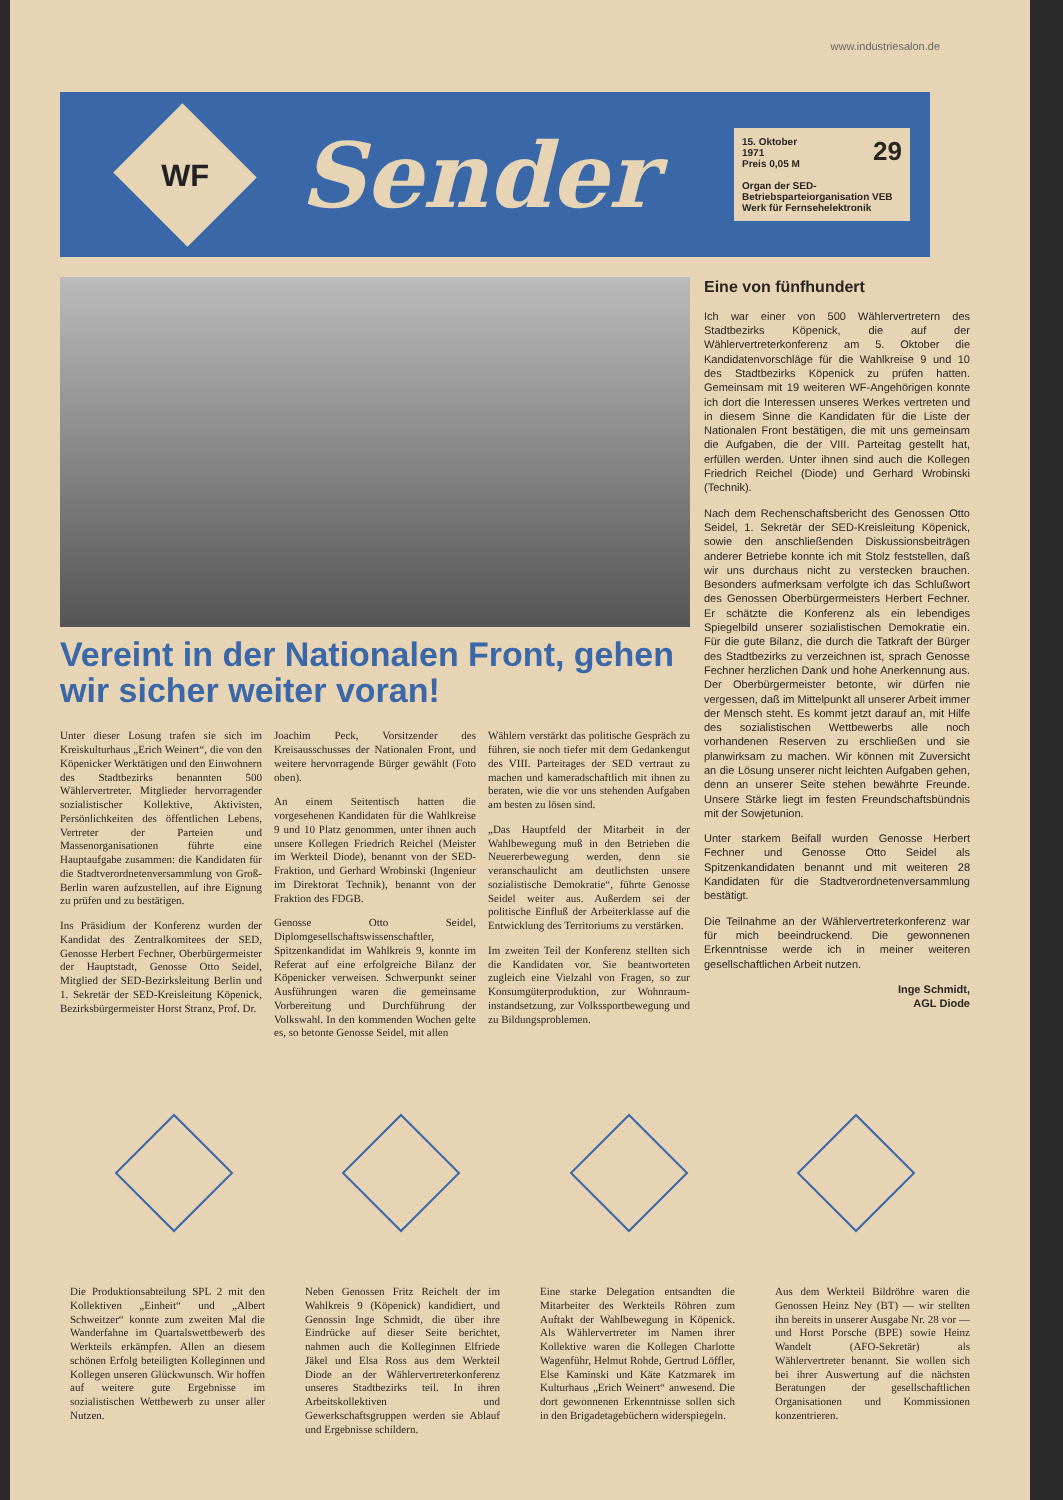www.industriesalon.de
WF
Sender
29 15. Oktober
1971
Preis 0,05 M
Organ der SED-Betriebsparteiorganisation VEB Werk für Fernsehelektronik
Vereint in der Nationalen Front, gehen wir sicher weiter voran!
Unter dieser Losung trafen sie sich im Kreiskulturhaus „Erich Weinert“, die von den Köpenicker Werktätigen und den Einwohnern des Stadtbezirks benannten 500 Wählervertreter. Mitglieder hervorragender sozialistischer Kollektive, Aktivisten, Persönlichkeiten des öffentlichen Lebens, Vertreter der Parteien und Massenorganisationen führte eine Hauptaufgabe zusammen: die Kandidaten für die Stadtverordnetenversammlung von Groß-Berlin waren aufzustellen, auf ihre Eignung zu prüfen und zu bestätigen.
Ins Präsidium der Konferenz wurden der Kandidat des Zentralkomitees der SED, Genosse Herbert Fechner, Oberbürgermeister der Hauptstadt, Genosse Otto Seidel, Mitglied der SED-Bezirksleitung Berlin und 1. Sekretär der SED-Kreisleitung Köpenick, Bezirksbürgermeister Horst Stranz, Prof. Dr.
Joachim Peck, Vorsitzender des Kreisausschusses der Nationalen Front, und weitere hervorragende Bürger gewählt (Foto oben).
An einem Seitentisch hatten die vorgesehenen Kandidaten für die Wahlkreise 9 und 10 Platz genommen, unter ihnen auch unsere Kollegen Friedrich Reichel (Meister im Werkteil Diode), benannt von der SED-Fraktion, und Gerhard Wrobinski (Ingenieur im Direktorat Technik), benannt von der Fraktion des FDGB.
Genosse Otto Seidel, Diplomgesellschaftswissenschaftler, Spitzenkandidat im Wahlkreis 9, konnte im Referat auf eine erfolgreiche Bilanz der Köpenicker verweisen. Schwerpunkt seiner Ausführungen waren die gemeinsame Vorbereitung und Durchführung der Volkswahl. In den kommenden Wochen gelte es, so betonte Genosse Seidel, mit allen
Wählern verstärkt das politische Gespräch zu führen, sie noch tiefer mit dem Gedankengut des VIII. Parteitages der SED vertraut zu machen und kameradschaftlich mit ihnen zu beraten, wie die vor uns stehenden Aufgaben am besten zu lösen sind.
„Das Hauptfeld der Mitarbeit in der Wahlbewegung muß in den Betrieben die Neuererbewegung werden, denn sie veranschaulicht am deutlichsten unsere sozialistische Demokratie“, führte Genosse Seidel weiter aus. Außerdem sei der politische Einfluß der Arbeiterklasse auf die Entwicklung des Territoriums zu verstärken.
Im zweiten Teil der Konferenz stellten sich die Kandidaten vor. Sie beantworteten zugleich eine Vielzahl von Fragen, so zur Konsumgüterproduktion, zur Wohnraum-instandsetzung, zur Volkssportbewegung und zu Bildungsproblemen.
Eine von fünfhundert
Ich war einer von 500 Wählervertretern des Stadtbezirks Köpenick, die auf der Wählervertreterkonferenz am 5. Oktober die Kandidatenvorschläge für die Wahlkreise 9 und 10 des Stadtbezirks Köpenick zu prüfen hatten. Gemeinsam mit 19 weiteren WF-Angehörigen konnte ich dort die Interessen unseres Werkes vertreten und in diesem Sinne die Kandidaten für die Liste der Nationalen Front bestätigen, die mit uns gemeinsam die Aufgaben, die der VIII. Parteitag gestellt hat, erfüllen werden. Unter ihnen sind auch die Kollegen Friedrich Reichel (Diode) und Gerhard Wrobinski (Technik).
Nach dem Rechenschaftsbericht des Genossen Otto Seidel, 1. Sekretär der SED-Kreisleitung Köpenick, sowie den anschließenden Diskussionsbeiträgen anderer Betriebe konnte ich mit Stolz feststellen, daß wir uns durchaus nicht zu verstecken brauchen. Besonders aufmerksam verfolgte ich das Schlußwort des Genossen Oberbürgermeisters Herbert Fechner. Er schätzte die Konferenz als ein lebendiges Spiegelbild unserer sozialistischen Demokratie ein. Für die gute Bilanz, die durch die Tatkraft der Bürger des Stadtbezirks zu verzeichnen ist, sprach Genosse Fechner herzlichen Dank und hohe Anerkennung aus. Der Oberbürgermeister betonte, wir dürfen nie vergessen, daß im Mittelpunkt all unserer Arbeit immer der Mensch steht. Es kommt jetzt darauf an, mit Hilfe des sozialistischen Wettbewerbs alle noch vorhandenen Reserven zu erschließen und sie planwirksam zu machen. Wir können mit Zuversicht an die Lösung unserer nicht leichten Aufgaben gehen, denn an unserer Seite stehen bewährte Freunde. Unsere Stärke liegt im festen Freundschaftsbündnis mit der Sowjetunion.
Unter starkem Beifall wurden Genosse Herbert Fechner und Genosse Otto Seidel als Spitzenkandidaten benannt und mit weiteren 28 Kandidaten für die Stadtverordnetenversammlung bestätigt.
Die Teilnahme an der Wählervertreterkonferenz war für mich beeindruckend. Die gewonnenen Erkenntnisse werde ich in meiner weiteren gesellschaftlichen Arbeit nutzen.
Inge Schmidt,
AGL Diode
Die Produktionsabteilung SPL 2 mit den Kollektiven „Einheit“ und „Albert Schweitzer“ konnte zum zweiten Mal die Wanderfahne im Quartalswettbewerb des Werkteils erkämpfen. Allen an diesem schönen Erfolg beteiligten Kolleginnen und Kollegen unseren Glückwunsch. Wir hoffen auf weitere gute Ergebnisse im sozialistischen Wettbewerb zu unser aller Nutzen.
Neben Genossen Fritz Reichelt der im Wahlkreis 9 (Köpenick) kandidiert, und Genossin Inge Schmidt, die über ihre Eindrücke auf dieser Seite berichtet, nahmen auch die Kolleginnen Elfriede Jäkel und Elsa Ross aus dem Werkteil Diode an der Wählervertreterkonferenz unseres Stadtbezirks teil. In ihren Arbeitskollektiven und Gewerkschaftsgruppen werden sie Ablauf und Ergebnisse schildern.
Eine starke Delegation entsandten die Mitarbeiter des Werkteils Röhren zum Auftakt der Wahlbewegung in Köpenick. Als Wählervertreter im Namen ihrer Kollektive waren die Kollegen Charlotte Wagenführ, Helmut Rohde, Gertrud Löffler, Else Kaminski und Käte Katzmarek im Kulturhaus „Erich Weinert“ anwesend. Die dort gewonnenen Erkenntnisse sollen sich in den Brigadetagebüchern widerspiegeln.
Aus dem Werkteil Bildröhre waren die Genossen Heinz Ney (BT) — wir stellten ihn bereits in unserer Ausgabe Nr. 28 vor — und Horst Porsche (BPE) sowie Heinz Wandelt (AFO-Sekretär) als Wählervertreter benannt. Sie wollen sich bei ihrer Auswertung auf die nächsten Beratungen der gesellschaftlichen Organisationen und Kommissionen konzentrieren.